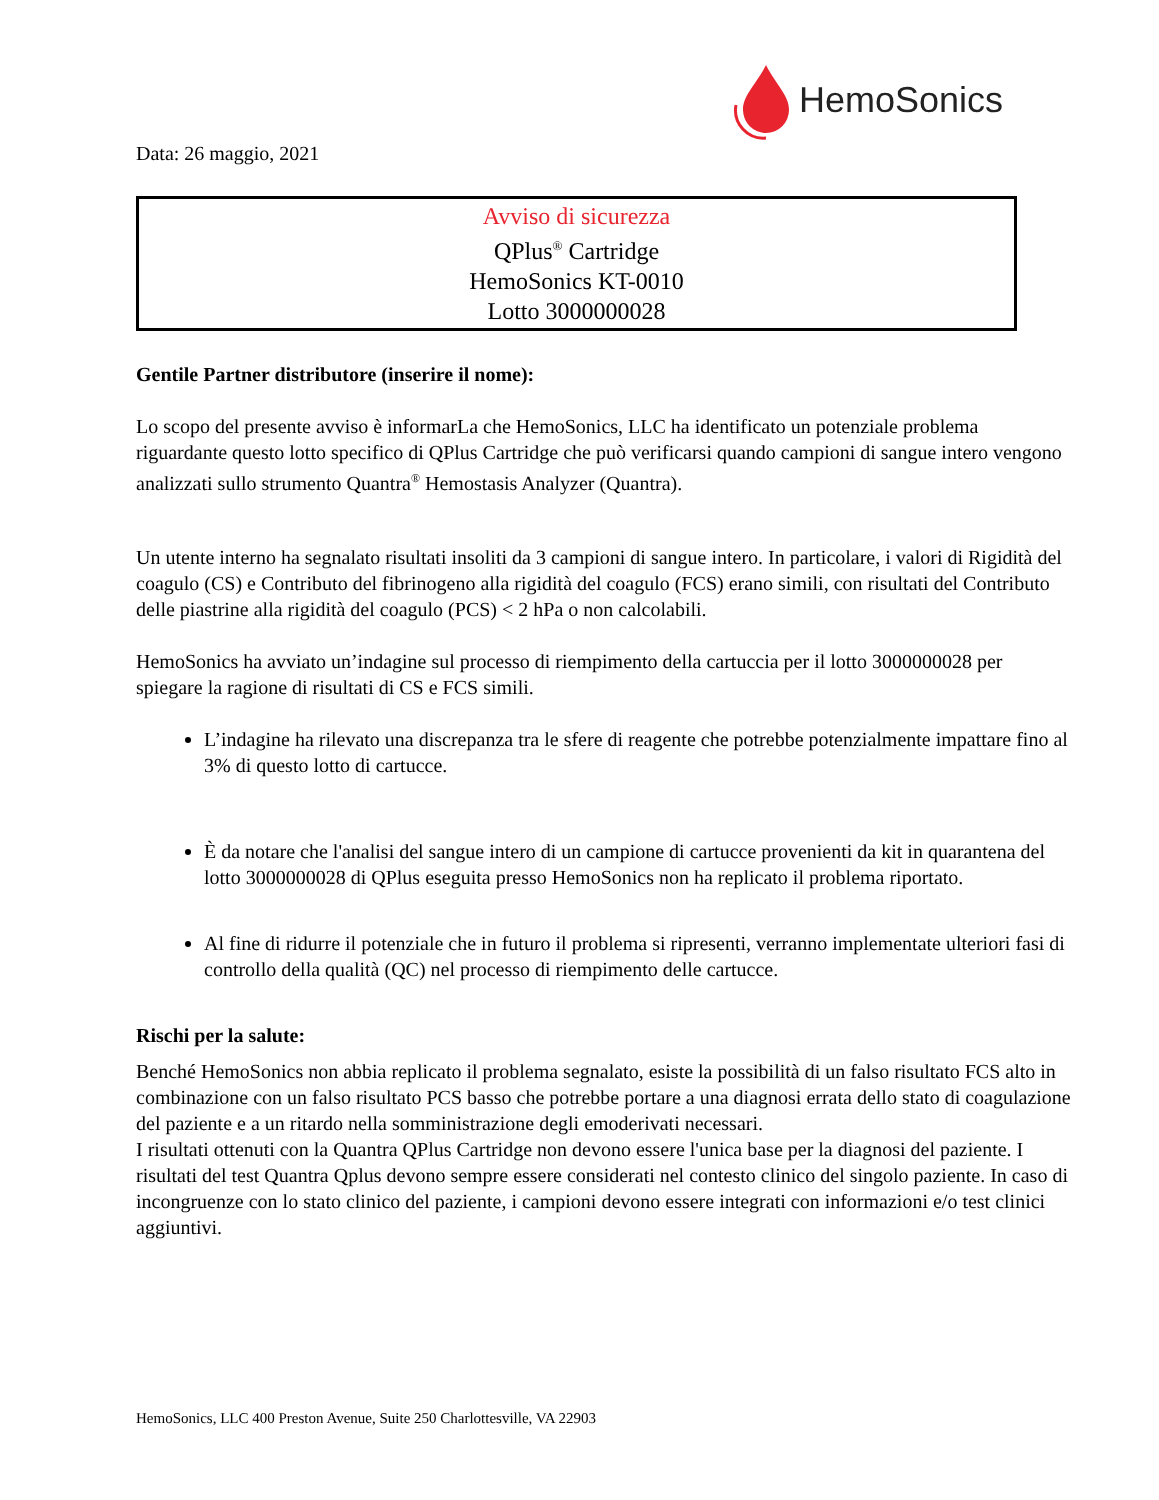HemoSonics
Data: 26 maggio, 2021
Avviso di sicurezza
QPlus<sup>®</sup> Cartridge
HemoSonics KT-0010
Lotto 3000000028
Gentile Partner distributore (inserire il nome):
Lo scopo del presente avviso è informarLa che HemoSonics, LLC ha identificato un potenziale problema riguardante questo lotto specifico di QPlus Cartridge che può verificarsi quando campioni di sangue intero vengono analizzati sullo strumento Quantra<sup>®</sup> Hemostasis Analyzer (Quantra).
Un utente interno ha segnalato risultati insoliti da 3 campioni di sangue intero. In particolare, i valori di Rigidità del coagulo (CS) e Contributo del fibrinogeno alla rigidità del coagulo (FCS) erano simili, con risultati del Contributo delle piastrine alla rigidità del coagulo (PCS) < 2 hPa o non calcolabili.
HemoSonics ha avviato un’indagine sul processo di riempimento della cartuccia per il lotto 3000000028 per spiegare la ragione di risultati di CS e FCS simili.
L’indagine ha rilevato una discrepanza tra le sfere di reagente che potrebbe potenzialmente impattare fino al 3% di questo lotto di cartucce.
È da notare che l'analisi del sangue intero di un campione di cartucce provenienti da kit in quarantena del lotto 3000000028 di QPlus eseguita presso HemoSonics non ha replicato il problema riportato.
Al fine di ridurre il potenziale che in futuro il problema si ripresenti, verranno implementate ulteriori fasi di controllo della qualità (QC) nel processo di riempimento delle cartucce.
Rischi per la salute:
Benché HemoSonics non abbia replicato il problema segnalato, esiste la possibilità di un falso risultato FCS alto in combinazione con un falso risultato PCS basso che potrebbe portare a una diagnosi errata dello stato di coagulazione del paziente e a un ritardo nella somministrazione degli emoderivati necessari.
I risultati ottenuti con la Quantra QPlus Cartridge non devono essere l'unica base per la diagnosi del paziente. I risultati del test Quantra Qplus devono sempre essere considerati nel contesto clinico del singolo paziente. In caso di incongruenze con lo stato clinico del paziente, i campioni devono essere integrati con informazioni e/o test clinici aggiuntivi.
HemoSonics, LLC 400 Preston Avenue, Suite 250 Charlottesville, VA 22903